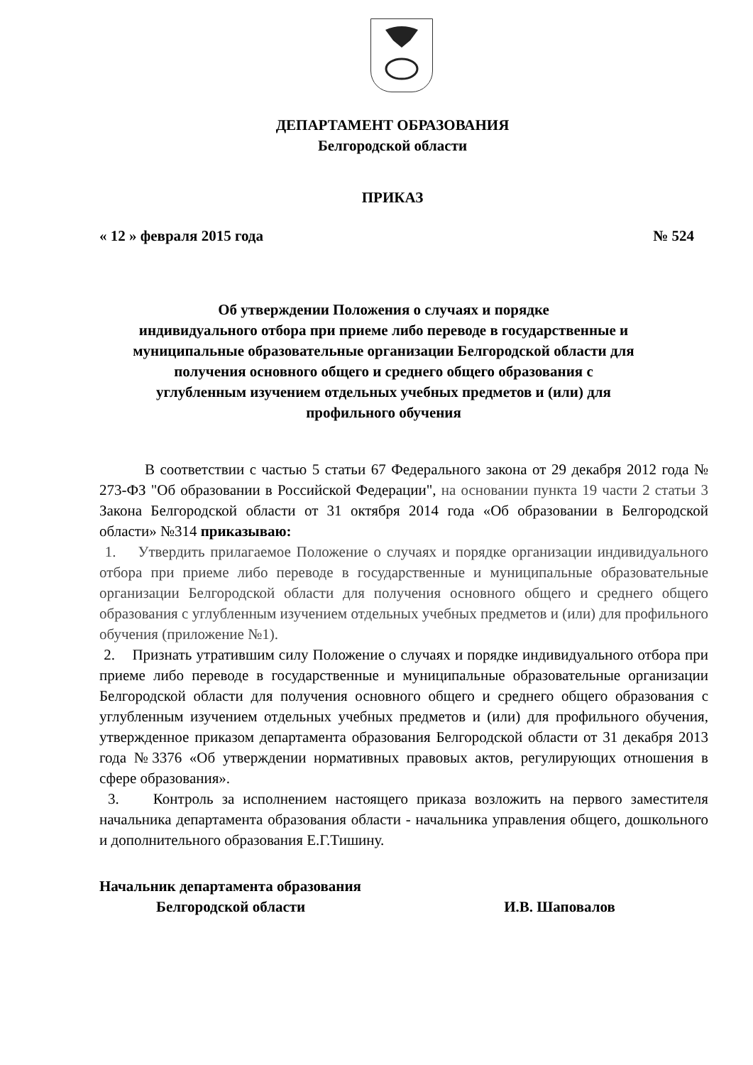ДЕПАРТАМЕНТ ОБРАЗОВАНИЯ
Белгородской области
ПРИКАЗ
« 12 » февраля 2015 года № 524
Об утверждении Положения о случаях и порядке
индивидуального отбора при приеме либо переводе в государственные и
муниципальные образовательные организации Белгородской области для
получения основного общего и среднего общего образования с
углубленным изучением отдельных учебных предметов и (или) для
профильного обучения
В соответствии с частью 5 статьи 67 Федерального закона от 29 декабря 2012 года № 273-ФЗ "Об образовании в Российской Федерации", на основании пункта 19 части 2 статьи 3 Закона Белгородской области от 31 октября 2014 года «Об образовании в Белгородской области» №314 приказываю:
1. Утвердить прилагаемое Положение о случаях и порядке организации индивидуального отбора при приеме либо переводе в государственные и муниципальные образовательные организации Белгородской области для получения основного общего и среднего общего образования с углубленным изучением отдельных учебных предметов и (или) для профильного обучения (приложение №1).
2. Признать утратившим силу Положение о случаях и порядке индивидуального отбора при приеме либо переводе в государственные и муниципальные образовательные организации Белгородской области для получения основного общего и среднего общего образования с углубленным изучением отдельных учебных предметов и (или) для профильного обучения, утвержденное приказом департамента образования Белгородской области от 31 декабря 2013 года №3376 «Об утверждении нормативных правовых актов, регулирующих отношения в сфере образования».
3. Контроль за исполнением настоящего приказа возложить на первого заместителя начальника департамента образования области - начальника управления общего, дошкольного и дополнительного образования Е.Г.Тишину.
Начальник департамента образования
Белгородской области И.В. Шаповалов